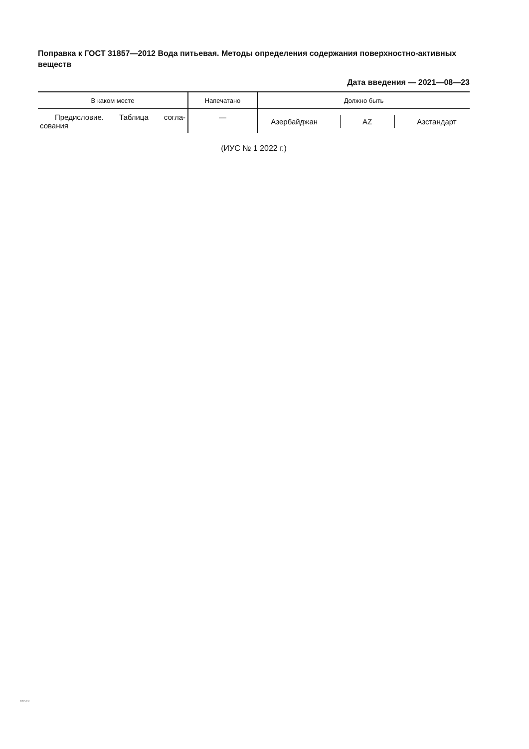Поправка к ГОСТ 31857—2012 Вода питьевая. Методы определения содержания поверхностно-активных веществ
Дата введения — 2021—08—23
| В каком месте | Напечатано | Должно быть |
| --- | --- | --- |
| Предисловие. Таблица согла-сования | — | Азербайджан AZ Азстандарт |
(ИУС № 1 2022 г.)
31857-2012